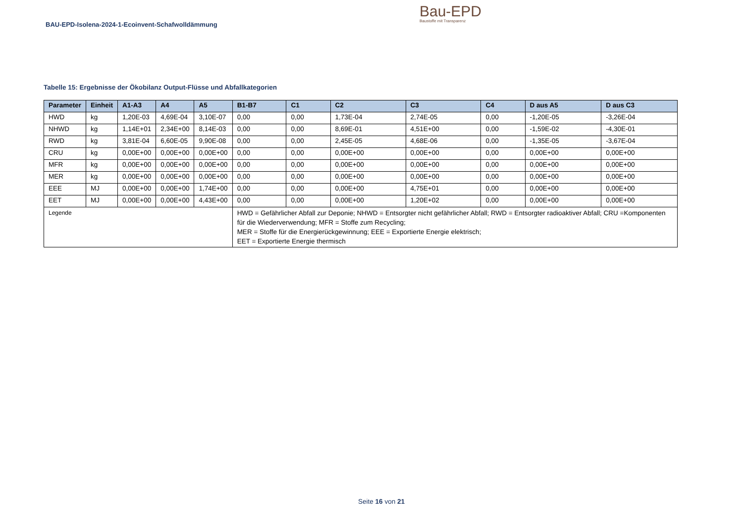BAU-EPD-Isolena-2024-1-Ecoinvent-Schafwolldämmung
Bau-EPD
Baustoffe mit Transparenz
Tabelle 15: Ergebnisse der Ökobilanz Output-Flüsse und Abfallkategorien
| Parameter | Einheit | A1-A3 | A4 | A5 | B1-B7 | C1 | C2 | C3 | C4 | D aus A5 | D aus C3 |
| --- | --- | --- | --- | --- | --- | --- | --- | --- | --- | --- | --- |
| HWD | kg | 1,20E-03 | 4,69E-04 | 3,10E-07 | 0,00 | 0,00 | 1,73E-04 | 2,74E-05 | 0,00 | -1,20E-05 | -3,26E-04 |
| NHWD | kg | 1,14E+01 | 2,34E+00 | 8,14E-03 | 0,00 | 0,00 | 8,69E-01 | 4,51E+00 | 0,00 | -1,59E-02 | -4,30E-01 |
| RWD | kg | 3,81E-04 | 6,60E-05 | 9,90E-08 | 0,00 | 0,00 | 2,45E-05 | 4,68E-06 | 0,00 | -1,35E-05 | -3,67E-04 |
| CRU | kg | 0,00E+00 | 0,00E+00 | 0,00E+00 | 0,00 | 0,00 | 0,00E+00 | 0,00E+00 | 0,00 | 0,00E+00 | 0,00E+00 |
| MFR | kg | 0,00E+00 | 0,00E+00 | 0,00E+00 | 0,00 | 0,00 | 0,00E+00 | 0,00E+00 | 0,00 | 0,00E+00 | 0,00E+00 |
| MER | kg | 0,00E+00 | 0,00E+00 | 0,00E+00 | 0,00 | 0,00 | 0,00E+00 | 0,00E+00 | 0,00 | 0,00E+00 | 0,00E+00 |
| EEE | MJ | 0,00E+00 | 0,00E+00 | 1,74E+00 | 0,00 | 0,00 | 0,00E+00 | 4,75E+01 | 0,00 | 0,00E+00 | 0,00E+00 |
| EET | MJ | 0,00E+00 | 0,00E+00 | 4,43E+00 | 0,00 | 0,00 | 0,00E+00 | 1,20E+02 | 0,00 | 0,00E+00 | 0,00E+00 |
| Legende | | | | | HWD = Gefährlicher Abfall zur Deponie; NHWD = Entsorgter nicht gefährlicher Abfall; RWD = Entsorgter radioaktiver Abfall; CRU =Komponenten für die Wiederverwendung; MFR = Stoffe zum Recycling; MER = Stoffe für die Energierückgewinnung; EEE = Exportierte Energie elektrisch; EET = Exportierte Energie thermisch | | | | | | |
Seite 16 von 21